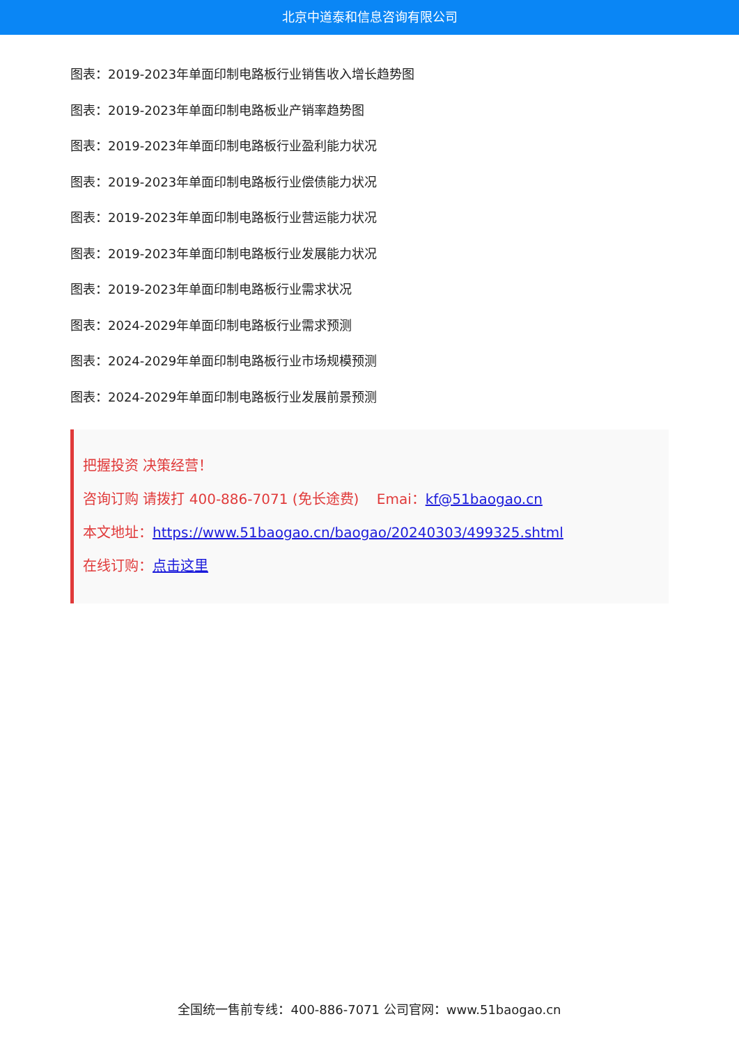北京中道泰和信息咨询有限公司
图表：2019-2023年单面印制电路板行业销售收入增长趋势图
图表：2019-2023年单面印制电路板业产销率趋势图
图表：2019-2023年单面印制电路板行业盈利能力状况
图表：2019-2023年单面印制电路板行业偿债能力状况
图表：2019-2023年单面印制电路板行业营运能力状况
图表：2019-2023年单面印制电路板行业发展能力状况
图表：2019-2023年单面印制电路板行业需求状况
图表：2024-2029年单面印制电路板行业需求预测
图表：2024-2029年单面印制电路板行业市场规模预测
图表：2024-2029年单面印制电路板行业发展前景预测
把握投资 决策经营！
咨询订购 请拨打 400-886-7071 (免长途费) Emai：kf@51baogao.cn
本文地址：https://www.51baogao.cn/baogao/20240303/499325.shtml
在线订购：点击这里
全国统一售前专线：400-886-7071 公司官网：www.51baogao.cn